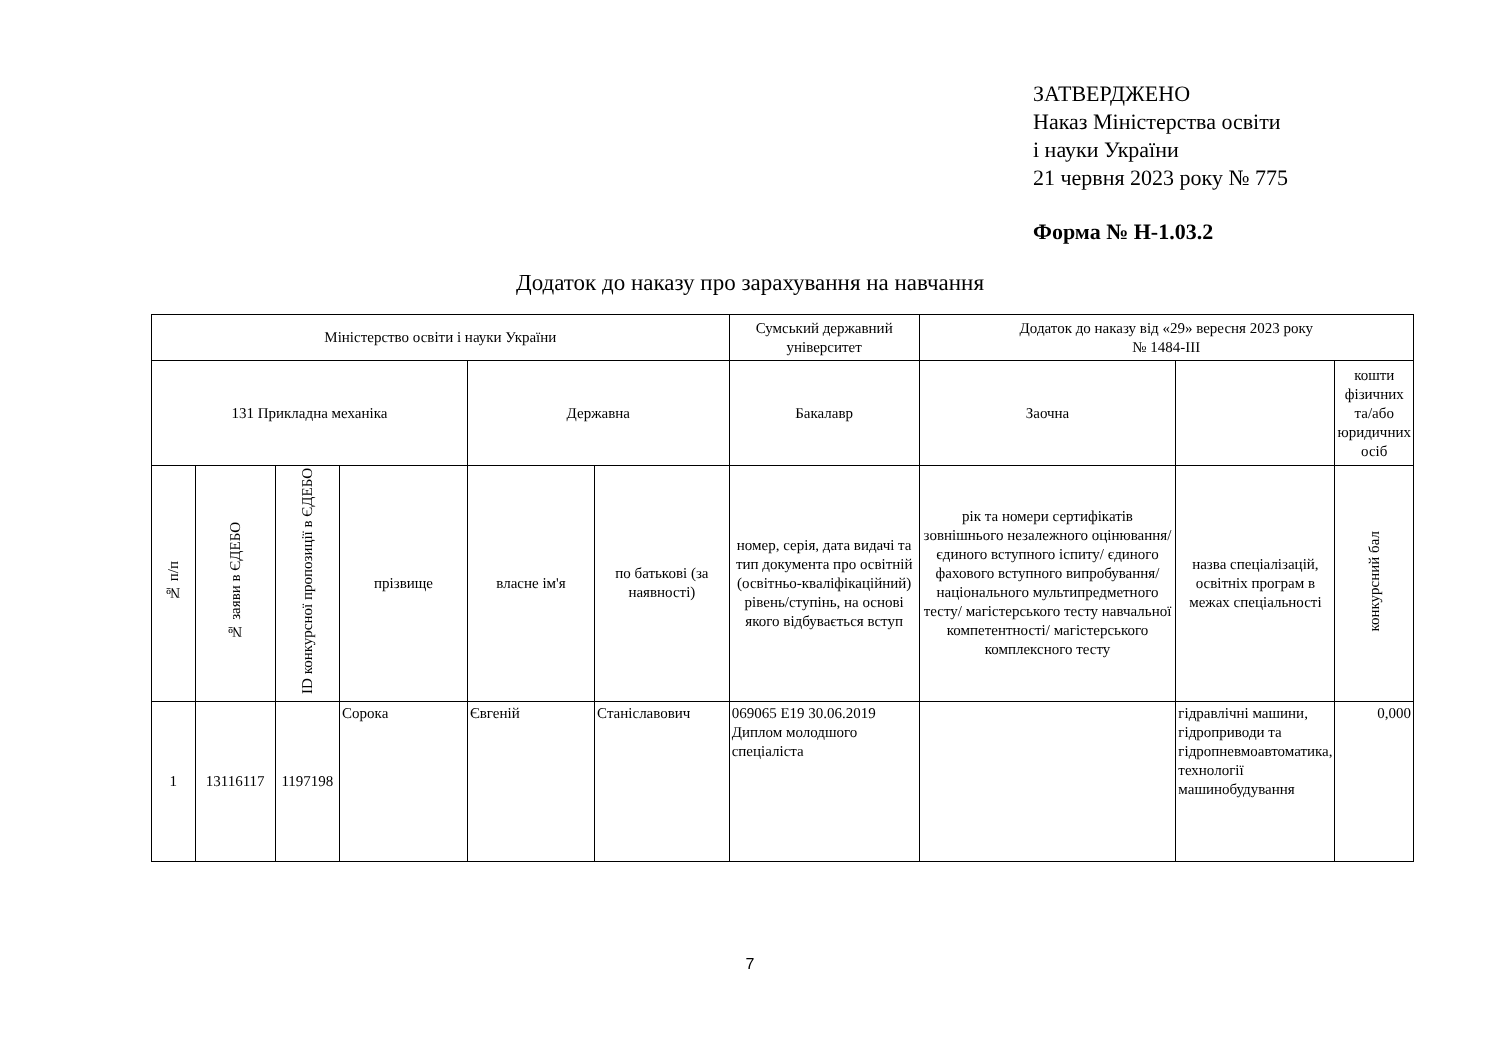ЗАТВЕРДЖЕНО
Наказ Міністерства освіти
і науки України
21 червня 2023 року № 775
Форма № Н-1.03.2
Додаток до наказу про зарахування на навчання
| Міністерство освіти і науки України | | | | | | Сумський державний університет | Додаток до наказу від «29» вересня 2023 року № 1484-ІІІ | | |
| --- | --- | --- | --- | --- | --- | --- | --- | --- | --- |
| 131 Прикладна механіка | | | | Державна | | Бакалавр | Заочна | | кошти фізичних та/або юридичних осіб |
| № п/п | № заяви в ЄДЕБО | ID конкурсної пропозиції в ЄДЕБО | прізвище | власне ім'я | по батькові (за наявності) | номер, серія, дата видачі та тип документа про освітній (освітньо-кваліфікаційний) рівень/ступінь, на основі якого відбувається вступ | рік та номери сертифікатів зовнішнього незалежного оцінювання/ єдиного вступного іспиту/ єдиного фахового вступного випробування/ національного мультипредметного тесту/ магістерського тесту навчальної компетентності/ магістерського комплексного тесту | назва спеціалізацій, освітніх програм в межах спеціальності | конкурсний бал |
| 1 | 13116117 | 1197198 | Сорока | Євгеній | Станіславович | 069065 E19 30.06.2019 Диплом молодшого спеціаліста | | гідравлічні машини, гідроприводи та гідропневмоавтоматика, технології машинобудування | 0,000 |
7